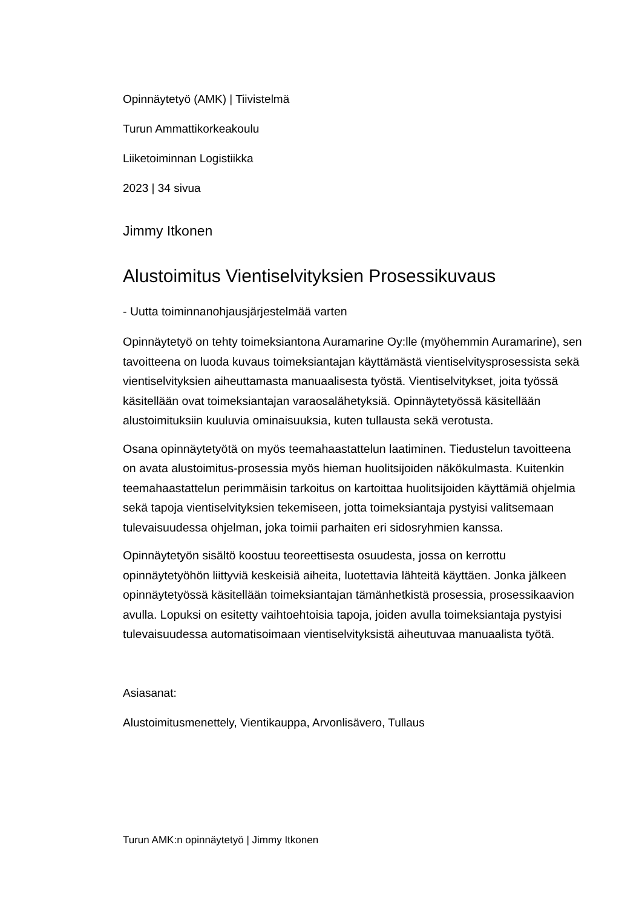Opinnäytetyö (AMK) | Tiivistelmä
Turun Ammattikorkeakoulu
Liiketoiminnan Logistiikka
2023 | 34 sivua
Jimmy Itkonen
Alustoimitus Vientiselvityksien Prosessikuvaus
- Uutta toiminnanohjausjärjestelmää varten
Opinnäytetyö on tehty toimeksiantona Auramarine Oy:lle (myöhemmin Auramarine), sen tavoitteena on luoda kuvaus toimeksiantajan käyttämästä vientiselvitysprosessista sekä vientiselvityksien aiheuttamasta manuaalisesta työstä. Vientiselvitykset, joita työssä käsitellään ovat toimeksiantajan varaosalähetyksiä. Opinnäytetyössä käsitellään alustoimituksiin kuuluvia ominaisuuksia, kuten tullausta sekä verotusta.
Osana opinnäytetyötä on myös teemahaastattelun laatiminen. Tiedustelun tavoitteena on avata alustoimitus-prosessia myös hieman huolitsijoiden näkökulmasta. Kuitenkin teemahaastattelun perimmäisin tarkoitus on kartoittaa huolitsijoiden käyttämiä ohjelmia sekä tapoja vientiselvityksien tekemiseen, jotta toimeksiantaja pystyisi valitsemaan tulevaisuudessa ohjelman, joka toimii parhaiten eri sidosryhmien kanssa.
Opinnäytetyön sisältö koostuu teoreettisesta osuudesta, jossa on kerrottu opinnäytetyöhön liittyviä keskeisiä aiheita, luotettavia lähteitä käyttäen. Jonka jälkeen opinnäytetyössä käsitellään toimeksiantajan tämänhetkistä prosessia, prosessikaavion avulla. Lopuksi on esitetty vaihtoehtoisia tapoja, joiden avulla toimeksiantaja pystyisi tulevaisuudessa automatisoimaan vientiselvityksistä aiheutuvaa manuaalista työtä.
Asiasanat:
Alustoimitusmenettely, Vientikauppa, Arvonlisävero, Tullaus
Turun AMK:n opinnäytetyö | Jimmy Itkonen